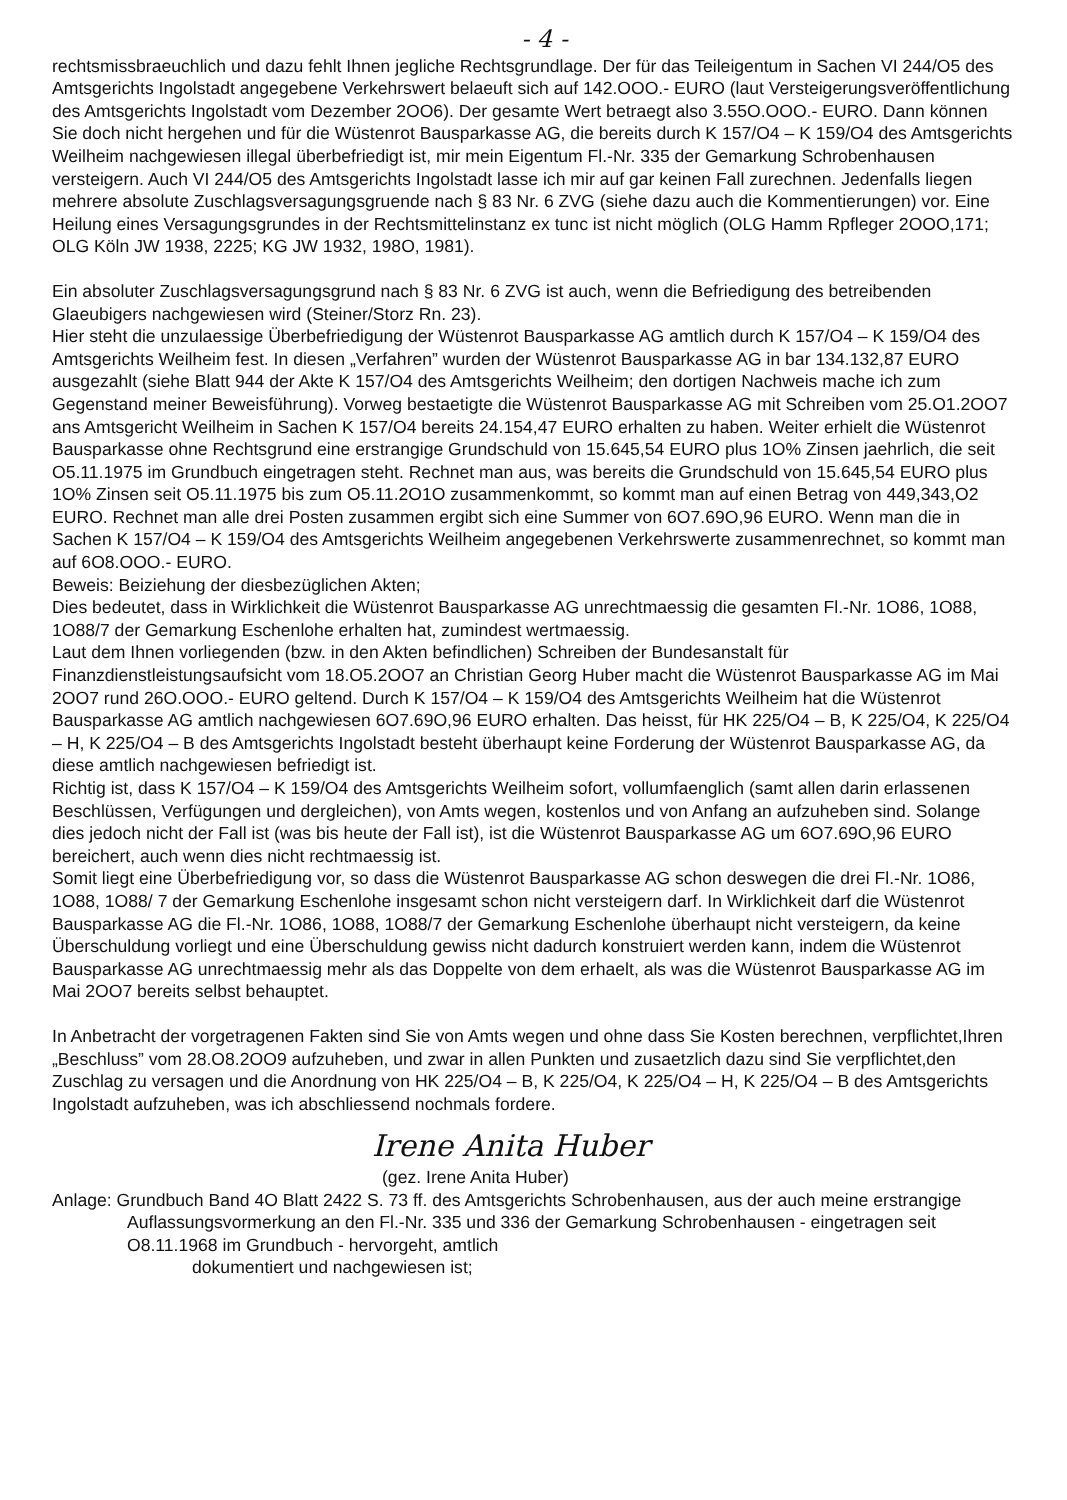- 4 -
rechtsmissbraeuchlich und dazu fehlt Ihnen jegliche Rechtsgrundlage. Der für das Teileigentum in Sachen VI 244/O5 des Amtsgerichts Ingolstadt angegebene Verkehrswert belaeuft sich auf 142.OOO.- EURO (laut Versteigerungsveröffentlichung des Amtsgerichts Ingolstadt vom Dezember 2OO6). Der gesamte Wert betraegt also 3.55O.OOO.- EURO. Dann können Sie doch nicht hergehen und für die Wüstenrot Bausparkasse AG, die bereits durch K 157/O4 – K 159/O4 des Amtsgerichts Weilheim nachgewiesen illegal überbefriedigt ist, mir mein Eigentum Fl.-Nr. 335 der Gemarkung Schrobenhausen versteigern. Auch VI 244/O5 des Amtsgerichts Ingolstadt lasse ich mir auf gar keinen Fall zurechnen. Jedenfalls liegen mehrere absolute Zuschlagsversagungsgruende nach § 83 Nr. 6 ZVG (siehe dazu auch die Kommentierungen) vor. Eine Heilung eines Versagungsgrundes in der Rechtsmittelinstanz ex tunc ist nicht möglich (OLG Hamm Rpfleger 2OOO,171; OLG Köln JW 1938, 2225; KG JW 1932, 198O, 1981).
Ein absoluter Zuschlagsversagungsgrund nach § 83 Nr. 6 ZVG ist auch, wenn die Befriedigung des betreibenden Glaeubigers nachgewiesen wird (Steiner/Storz Rn. 23).
Hier steht die unzulaessige Überbefriedigung der Wüstenrot Bausparkasse AG amtlich durch K 157/O4 – K 159/O4 des Amtsgerichts Weilheim fest. In diesen „Verfahren” wurden der Wüstenrot Bausparkasse AG in bar 134.132,87 EURO ausgezahlt (siehe Blatt 944 der Akte K 157/O4 des Amtsgerichts Weilheim; den dortigen Nachweis mache ich zum Gegenstand meiner Beweisführung). Vorweg bestaetigte die Wüstenrot Bausparkasse AG mit Schreiben vom 25.O1.2OO7 ans Amtsgericht Weilheim in Sachen K 157/O4 bereits 24.154,47 EURO erhalten zu haben. Weiter erhielt die Wüstenrot Bausparkasse ohne Rechtsgrund eine erstrangige Grundschuld von 15.645,54 EURO plus 1O% Zinsen jaehrlich, die seit O5.11.1975 im Grundbuch eingetragen steht. Rechnet man aus, was bereits die Grundschuld von 15.645,54 EURO plus 1O% Zinsen seit O5.11.1975 bis zum O5.11.2O1O zusammenkommt, so kommt man auf einen Betrag von 449,343,O2 EURO. Rechnet man alle drei Posten zusammen ergibt sich eine Summer von 6O7.69O,96 EURO. Wenn man die in Sachen K 157/O4 – K 159/O4 des Amtsgerichts Weilheim angegebenen Verkehrswerte zusammenrechnet, so kommt man auf 6O8.OOO.- EURO.
Beweis: Beiziehung der diesbezüglichen Akten;
Dies bedeutet, dass in Wirklichkeit die Wüstenrot Bausparkasse AG unrechtmaessig die gesamten Fl.-Nr. 1O86, 1O88, 1O88/7 der Gemarkung Eschenlohe erhalten hat, zumindest wertmaessig.
Laut dem Ihnen vorliegenden (bzw. in den Akten befindlichen) Schreiben der Bundesanstalt für Finanzdienstleistungsaufsicht vom 18.O5.2OO7 an Christian Georg Huber macht die Wüstenrot Bausparkasse AG im Mai 2OO7 rund 26O.OOO.- EURO geltend. Durch K 157/O4 – K 159/O4 des Amtsgerichts Weilheim hat die Wüstenrot Bausparkasse AG amtlich nachgewiesen 6O7.69O,96 EURO erhalten. Das heisst, für HK 225/O4 – B, K 225/O4, K 225/O4 – H, K 225/O4 – B des Amtsgerichts Ingolstadt besteht überhaupt keine Forderung der Wüstenrot Bausparkasse AG, da diese amtlich nachgewiesen befriedigt ist.
Richtig ist, dass K 157/O4 – K 159/O4 des Amtsgerichts Weilheim sofort, vollumfaenglich (samt allen darin erlassenen Beschlüssen, Verfügungen und dergleichen), von Amts wegen, kostenlos und von Anfang an aufzuheben sind. Solange dies jedoch nicht der Fall ist (was bis heute der Fall ist), ist die Wüstenrot Bausparkasse AG um 6O7.69O,96 EURO bereichert, auch wenn dies nicht rechtmaessig ist.
Somit liegt eine Überbefriedigung vor, so dass die Wüstenrot Bausparkasse AG schon deswegen die drei Fl.-Nr. 1O86, 1O88, 1O88/ 7 der Gemarkung Eschenlohe insgesamt schon nicht versteigern darf. In Wirklichkeit darf die Wüstenrot Bausparkasse AG die Fl.-Nr. 1O86, 1O88, 1O88/7 der Gemarkung Eschenlohe überhaupt nicht versteigern, da keine Überschuldung vorliegt und eine Überschuldung gewiss nicht dadurch konstruiert werden kann, indem die Wüstenrot Bausparkasse AG unrechtmaessig mehr als das Doppelte von dem erhaelt, als was die Wüstenrot Bausparkasse AG im Mai 2OO7 bereits selbst behauptet.
In Anbetracht der vorgetragenen Fakten sind Sie von Amts wegen und ohne dass Sie Kosten berechnen, verpflichtet,Ihren „Beschluss” vom 28.O8.2OO9 aufzuheben, und zwar in allen Punkten und zusaetzlich dazu sind Sie verpflichtet,den Zuschlag zu versagen und die Anordnung von HK 225/O4 – B, K 225/O4, K 225/O4 – H, K 225/O4 – B des Amtsgerichts Ingolstadt aufzuheben, was ich abschliessend nochmals fordere.
Irene Anita Huber
(gez. Irene Anita Huber)
Anlage: Grundbuch Band 4O Blatt 2422 S. 73 ff. des Amtsgerichts Schrobenhausen, aus der auch meine erstrangige Auflassungsvormerkung an den Fl.-Nr. 335 und 336 der Gemarkung Schrobenhausen - eingetragen seit O8.11.1968 im Grundbuch - hervorgeht, amtlich
dokumentiert und nachgewiesen ist;